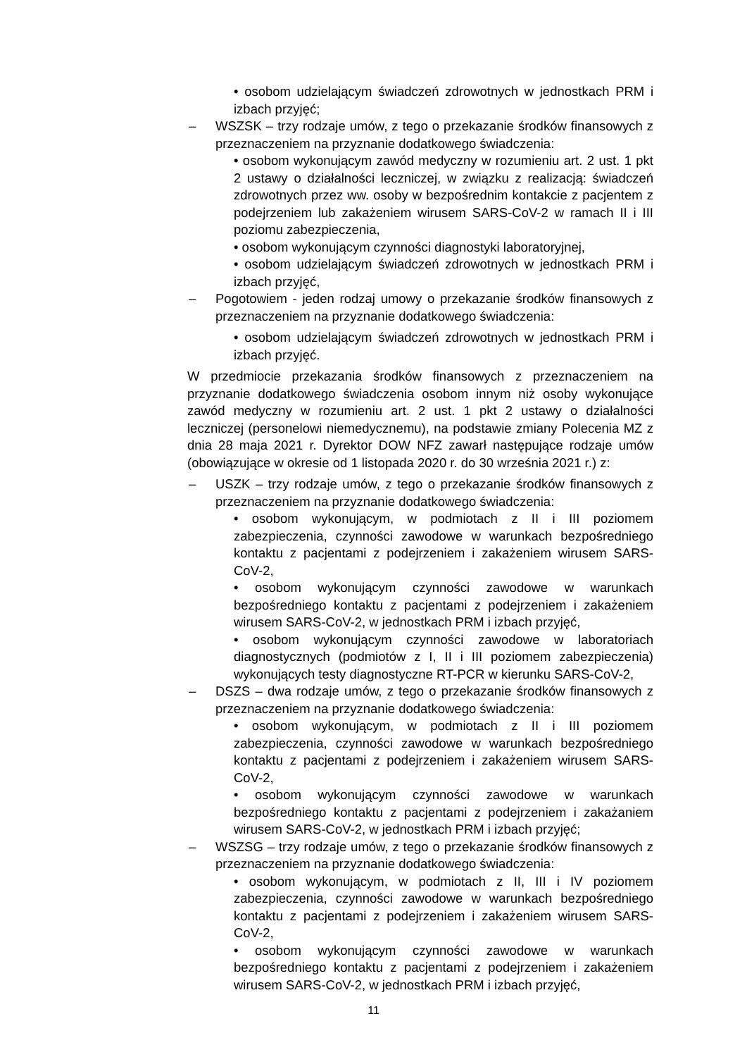• osobom udzielającym świadczeń zdrowotnych w jednostkach PRM i izbach przyjęć;
– WSZSK – trzy rodzaje umów, z tego o przekazanie środków finansowych z przeznaczeniem na przyznanie dodatkowego świadczenia:
• osobom wykonującym zawód medyczny w rozumieniu art. 2 ust. 1 pkt 2 ustawy o działalności leczniczej, w związku z realizacją: świadczeń zdrowotnych przez ww. osoby w bezpośrednim kontakcie z pacjentem z podejrzeniem lub zakażeniem wirusem SARS-CoV-2 w ramach II i III poziomu zabezpieczenia,
• osobom wykonującym czynności diagnostyki laboratoryjnej,
• osobom udzielającym świadczeń zdrowotnych w jednostkach PRM i izbach przyjęć,
– Pogotowiem - jeden rodzaj umowy o przekazanie środków finansowych z przeznaczeniem na przyznanie dodatkowego świadczenia:
• osobom udzielającym świadczeń zdrowotnych w jednostkach PRM i izbach przyjęć.
W przedmiocie przekazania środków finansowych z przeznaczeniem na przyznanie dodatkowego świadczenia osobom innym niż osoby wykonujące zawód medyczny w rozumieniu art. 2 ust. 1 pkt 2 ustawy o działalności leczniczej (personelowi niemedycznemu), na podstawie zmiany Polecenia MZ z dnia 28 maja 2021 r. Dyrektor DOW NFZ zawarł następujące rodzaje umów (obowiązujące w okresie od 1 listopada 2020 r. do 30 września 2021 r.) z:
– USZK – trzy rodzaje umów, z tego o przekazanie środków finansowych z przeznaczeniem na przyznanie dodatkowego świadczenia:
• osobom wykonującym, w podmiotach z II i III poziomem zabezpieczenia, czynności zawodowe w warunkach bezpośredniego kontaktu z pacjentami z podejrzeniem i zakażeniem wirusem SARS-CoV-2,
• osobom wykonującym czynności zawodowe w warunkach bezpośredniego kontaktu z pacjentami z podejrzeniem i zakażeniem wirusem SARS-CoV-2, w jednostkach PRM i izbach przyjęć,
• osobom wykonującym czynności zawodowe w laboratoriach diagnostycznych (podmiotów z I, II i III poziomem zabezpieczenia) wykonujących testy diagnostyczne RT-PCR w kierunku SARS-CoV-2,
– DSZS – dwa rodzaje umów, z tego o przekazanie środków finansowych z przeznaczeniem na przyznanie dodatkowego świadczenia:
• osobom wykonującym, w podmiotach z II i III poziomem zabezpieczenia, czynności zawodowe w warunkach bezpośredniego kontaktu z pacjentami z podejrzeniem i zakażeniem wirusem SARS-CoV-2,
• osobom wykonującym czynności zawodowe w warunkach bezpośredniego kontaktu z pacjentami z podejrzeniem i zakażaniem wirusem SARS-CoV-2, w jednostkach PRM i izbach przyjęć;
– WSZSG – trzy rodzaje umów, z tego o przekazanie środków finansowych z przeznaczeniem na przyznanie dodatkowego świadczenia:
• osobom wykonującym, w podmiotach z II, III i IV poziomem zabezpieczenia, czynności zawodowe w warunkach bezpośredniego kontaktu z pacjentami z podejrzeniem i zakażeniem wirusem SARS-CoV-2,
• osobom wykonującym czynności zawodowe w warunkach bezpośredniego kontaktu z pacjentami z podejrzeniem i zakażeniem wirusem SARS-CoV-2, w jednostkach PRM i izbach przyjęć,
11